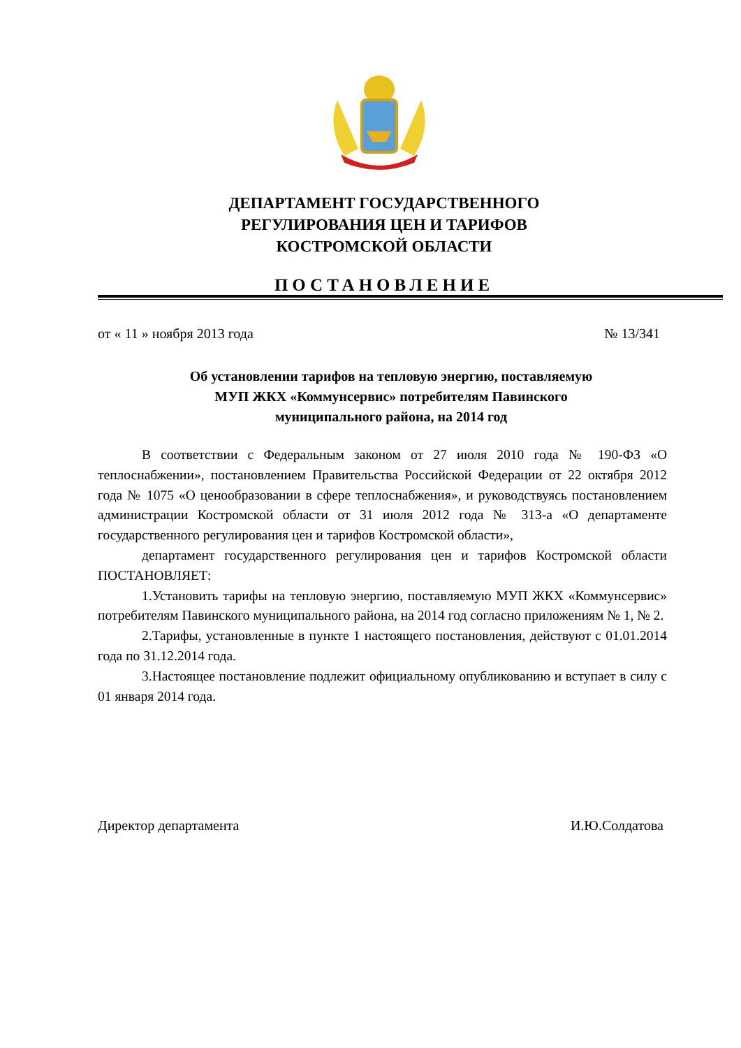ДЕПАРТАМЕНТ ГОСУДАРСТВЕННОГО
РЕГУЛИРОВАНИЯ ЦЕН И ТАРИФОВ
КОСТРОМСКОЙ ОБЛАСТИ
ПОСТАНОВЛЕНИЕ
от « 11 » ноября 2013 года № 13/341
Об установлении тарифов на тепловую энергию, поставляемую
МУП ЖКХ «Коммунсервис» потребителям Павинского
муниципального района, на 2014 год
В соответствии с Федеральным законом от 27 июля 2010 года № 190-ФЗ «О теплоснабжении», постановлением Правительства Российской Федерации от 22 октября 2012 года № 1075 «О ценообразовании в сфере теплоснабжения», и руководствуясь постановлением администрации Костромской области от 31 июля 2012 года № 313-а «О департаменте государственного регулирования цен и тарифов Костромской области»,
департамент государственного регулирования цен и тарифов Костромской области ПОСТАНОВЛЯЕТ:
1.Установить тарифы на тепловую энергию, поставляемую МУП ЖКХ «Коммунсервис» потребителям Павинского муниципального района, на 2014 год согласно приложениям № 1, № 2.
2.Тарифы, установленные в пункте 1 настоящего постановления, действуют с 01.01.2014 года по 31.12.2014 года.
3.Настоящее постановление подлежит официальному опубликованию и вступает в силу с 01 января 2014 года.
Директор департамента И.Ю.Солдатова